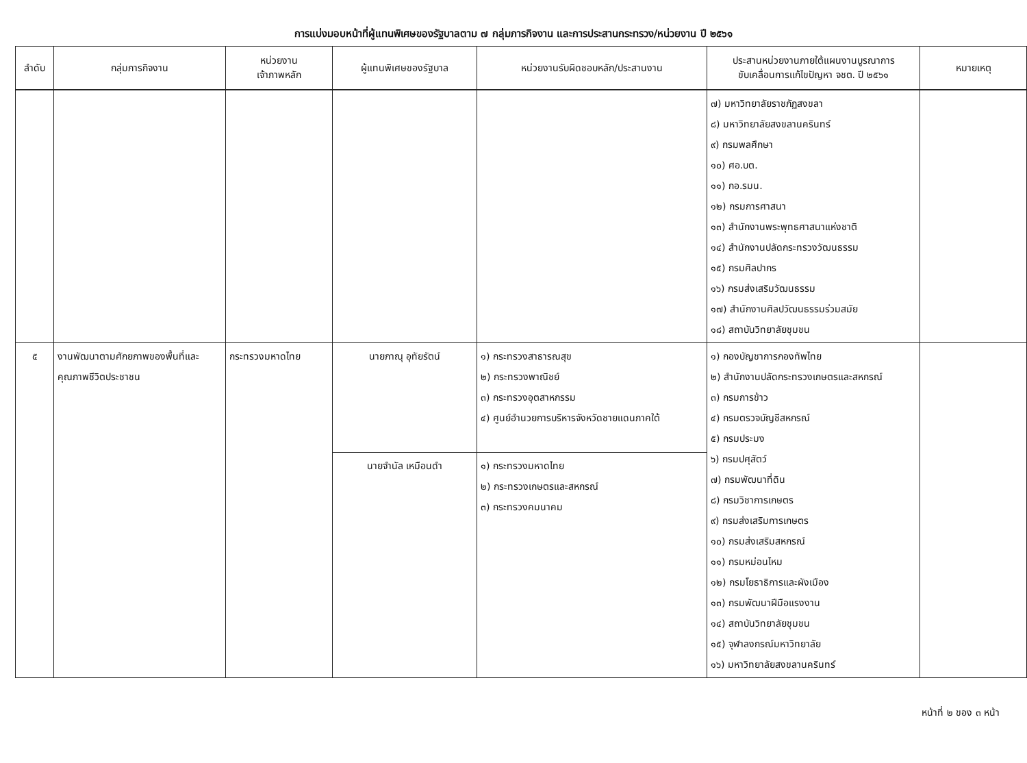การแบ่งมอบหน้าที่ผู้แทนพิเศษของรัฐบาลตาม ๗ กลุ่มภารกิจงาน และการประสานกระทรวง/หน่วยงาน ปี ๒๕๖๑
| ลำดับ | กลุ่มภารกิจงาน | หน่วยงาน เจ้าภาพหลัก | ผู้แทนพิเศษของรัฐบาล | หน่วยงานรับผิดชอบหลัก/ประสานงาน | ประสานหน่วยงานภายใต้แผนงานบูรณาการ ขับเคลื่อนการแก้ไขปัญหา จชต. ปี ๒๕๖๑ | หมายเหตุ |
| --- | --- | --- | --- | --- | --- | --- |
| | | | | | ๗) มหาวิทยาลัยราชภัฏสงขลา ๘) มหาวิทยาลัยสงขลานครินทร์ ๙) กรมพลศึกษา ๑๐) ศอ.บต. ๑๑) กอ.รมน. ๑๒) กรมการศาสนา ๑๓) สำนักงานพระพุทธศาสนาแห่งชาติ ๑๔) สำนักงานปลัดกระทรวงวัฒนธรรม ๑๕) กรมศิลปากร ๑๖) กรมส่งเสริมวัฒนธรรม ๑๗) สำนักงานศิลปวัฒนธรรมร่วมสมัย ๑๘) สถาบันวิทยาลัยชุมชน | |
| ๕ | งานพัฒนาตามศักยภาพของพื้นที่และคุณภาพชีวิตประชาชน | กระทรวงมหาดไทย | นายภาณุ อุทัยรัตน์ | ๑) กระทรวงสาธารณสุข ๒) กระทรวงพาณิชย์ ๓) กระทรวงอุตสาหกรรม ๔) ศูนย์อำนวยการบริหารจังหวัดชายแดนภาคใต้ | ๑) กองบัญชาการกองทัพไทย ๒) สำนักงานปลัดกระทรวงเกษตรและสหกรณ์ ๓) กรมการข้าว ๔) กรมตรวจบัญชีสหกรณ์ ๕) กรมประมง ๖) กรมปศุสัตว์ ๗) กรมพัฒนาที่ดิน ๘) กรมวิชาการเกษตร ๙) กรมส่งเสริมการเกษตร ๑๐) กรมส่งเสริมสหกรณ์ ๑๑) กรมหม่อนไหม ๑๒) กรมโยธาธิการและผังเมือง ๑๓) กรมพัฒนาฝีมือแรงงาน ๑๔) สถาบันวิทยาลัยชุมชน ๑๕) จุฬาลงกรณ์มหาวิทยาลัย ๑๖) มหาวิทยาลัยสงขลานครินทร์ | |
| | | | นายจำนัล เหมือนดำ | ๑) กระทรวงมหาดไทย ๒) กระทรวงเกษตรและสหกรณ์ ๓) กระทรวงคมนาคม | | |
หน้าที่ ๒ ของ ๓ หน้า